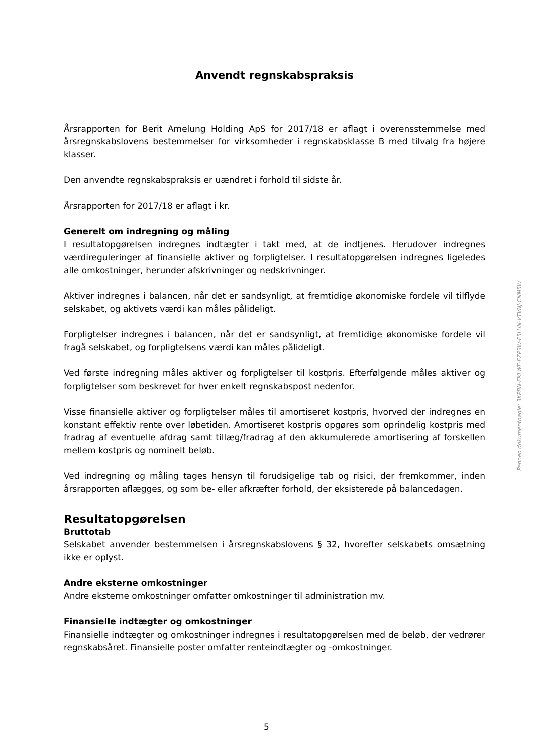Anvendt regnskabspraksis
Årsrapporten for Berit Amelung Holding ApS for 2017/18 er aflagt i overensstemmelse med årsregnskabslovens bestemmelser for virksomheder i regnskabsklasse B med tilvalg fra højere klasser.
Den anvendte regnskabspraksis er uændret i forhold til sidste år.
Årsrapporten for 2017/18 er aflagt i kr.
Generelt om indregning og måling
I resultatopgørelsen indregnes indtægter i takt med, at de indtjenes. Herudover indregnes værdireguleringer af finansielle aktiver og forpligtelser. I resultatopgørelsen indregnes ligeledes alle omkostninger, herunder afskrivninger og nedskrivninger.
Aktiver indregnes i balancen, når det er sandsynligt, at fremtidige økonomiske fordele vil tilflyde selskabet, og aktivets værdi kan måles pålideligt.
Forpligtelser indregnes i balancen, når det er sandsynligt, at fremtidige økonomiske fordele vil fragå selskabet, og forpligtelsens værdi kan måles pålideligt.
Ved første indregning måles aktiver og forpligtelser til kostpris. Efterfølgende måles aktiver og forpligtelser som beskrevet for hver enkelt regnskabspost nedenfor.
Visse finansielle aktiver og forpligtelser måles til amortiseret kostpris, hvorved der indregnes en konstant effektiv rente over løbetiden. Amortiseret kostpris opgøres som oprindelig kostpris med fradrag af eventuelle afdrag samt tillæg/fradrag af den akkumulerede amortisering af forskellen mellem kostpris og nominelt beløb.
Ved indregning og måling tages hensyn til forudsigelige tab og risici, der fremkommer, inden årsrapporten aflægges, og som be- eller afkræfter forhold, der eksisterede på balancedagen.
Resultatopgørelsen
Bruttotab
Selskabet anvender bestemmelsen i årsregnskabslovens § 32, hvorefter selskabets omsætning ikke er oplyst.
Andre eksterne omkostninger
Andre eksterne omkostninger omfatter omkostninger til administration mv.
Finansielle indtægter og omkostninger
Finansielle indtægter og omkostninger indregnes i resultatopgørelsen med de beløb, der vedrører regnskabsåret. Finansielle poster omfatter renteindtægter og -omkostninger.
Penneo dokumentnøgle: 3KPBN-FKLWF-EZP3W-F5LUN-VTVNJ-CNM5W
5